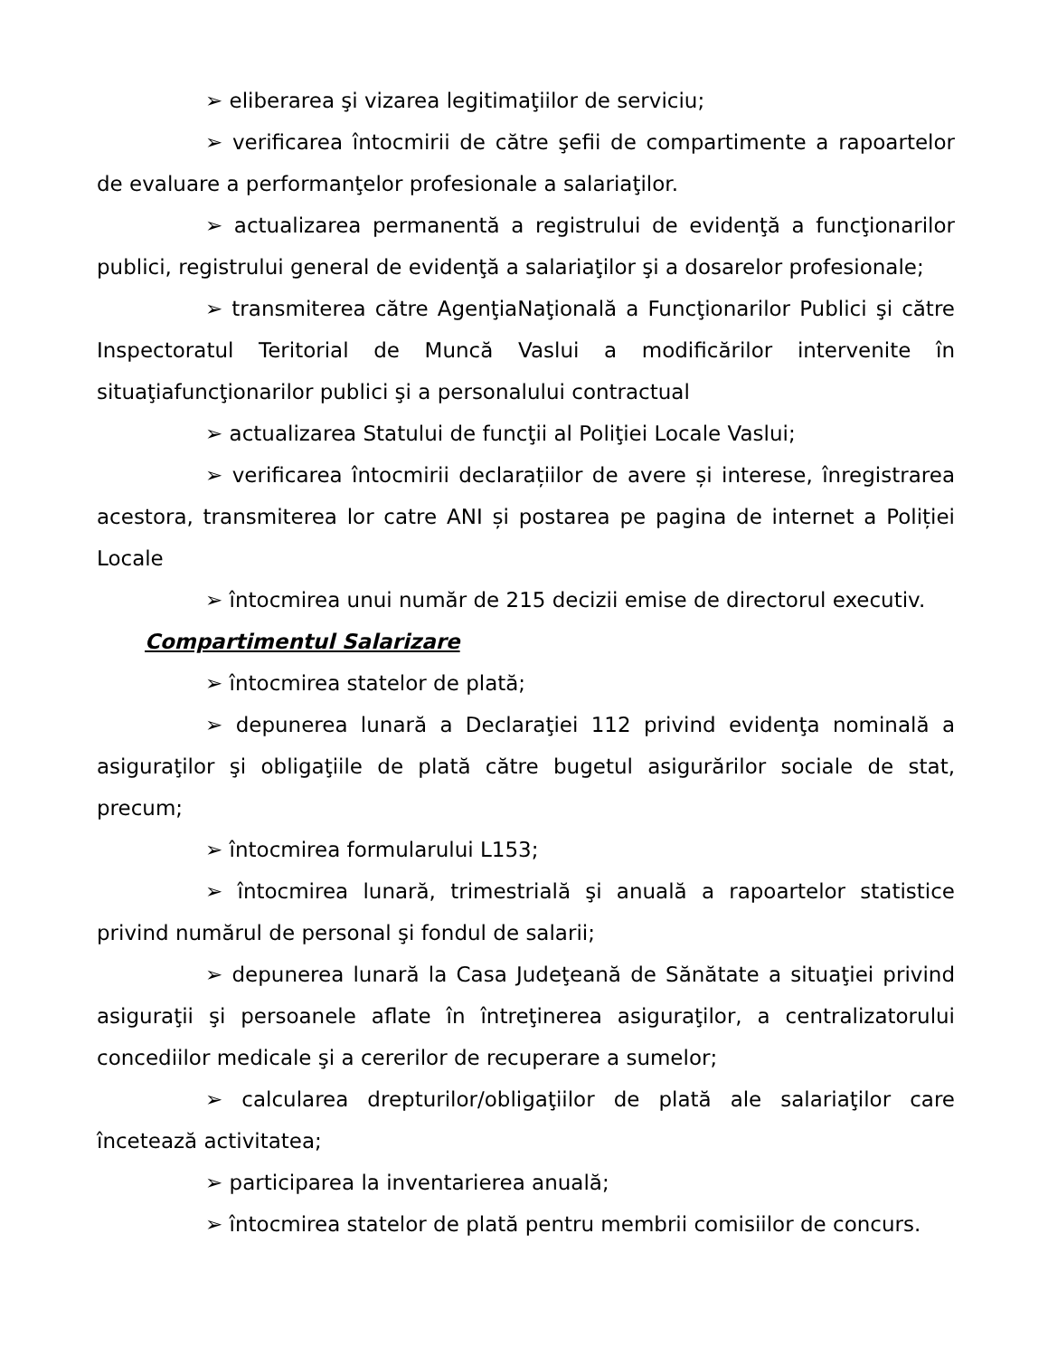➢ eliberarea şi vizarea legitimaţiilor de serviciu;
➢ verificarea întocmirii de către şefii de compartimente a rapoartelor de evaluare a performanţelor profesionale a salariaţilor.
➢ actualizarea permanentă a registrului de evidenţă a funcţionarilor publici, registrului general de evidenţă a salariaţilor şi a dosarelor profesionale;
➢ transmiterea către AgenţiaNaţională a Funcţionarilor Publici şi către Inspectoratul Teritorial de Muncă Vaslui a modificărilor intervenite în situaţiafuncţionarilor publici şi a personalului contractual
➢ actualizarea Statului de funcţii al Poliţiei Locale Vaslui;
➢ verificarea întocmirii declarațiilor de avere și interese, înregistrarea acestora, transmiterea lor catre ANI și postarea pe pagina de internet a Poliției Locale
➢ întocmirea unui număr de 215 decizii emise de directorul executiv.
Compartimentul Salarizare
➢ întocmirea statelor de plată;
➢ depunerea lunară a Declaraţiei 112 privind evidenţa nominală a asiguraţilor şi obligaţiile de plată către bugetul asigurărilor sociale de stat, precum;
➢ întocmirea formularului L153;
➢ întocmirea lunară, trimestrială şi anuală a rapoartelor statistice privind numărul de personal şi fondul de salarii;
➢ depunerea lunară la Casa Judeţeană de Sănătate a situaţiei privind asiguraţii şi persoanele aflate în întreţinerea asiguraţilor, a centralizatorului concediilor medicale şi a cererilor de recuperare a sumelor;
➢ calcularea drepturilor/obligaţiilor de plată ale salariaţilor care încetează activitatea;
➢ participarea la inventarierea anuală;
➢ întocmirea statelor de plată pentru membrii comisiilor de concurs.